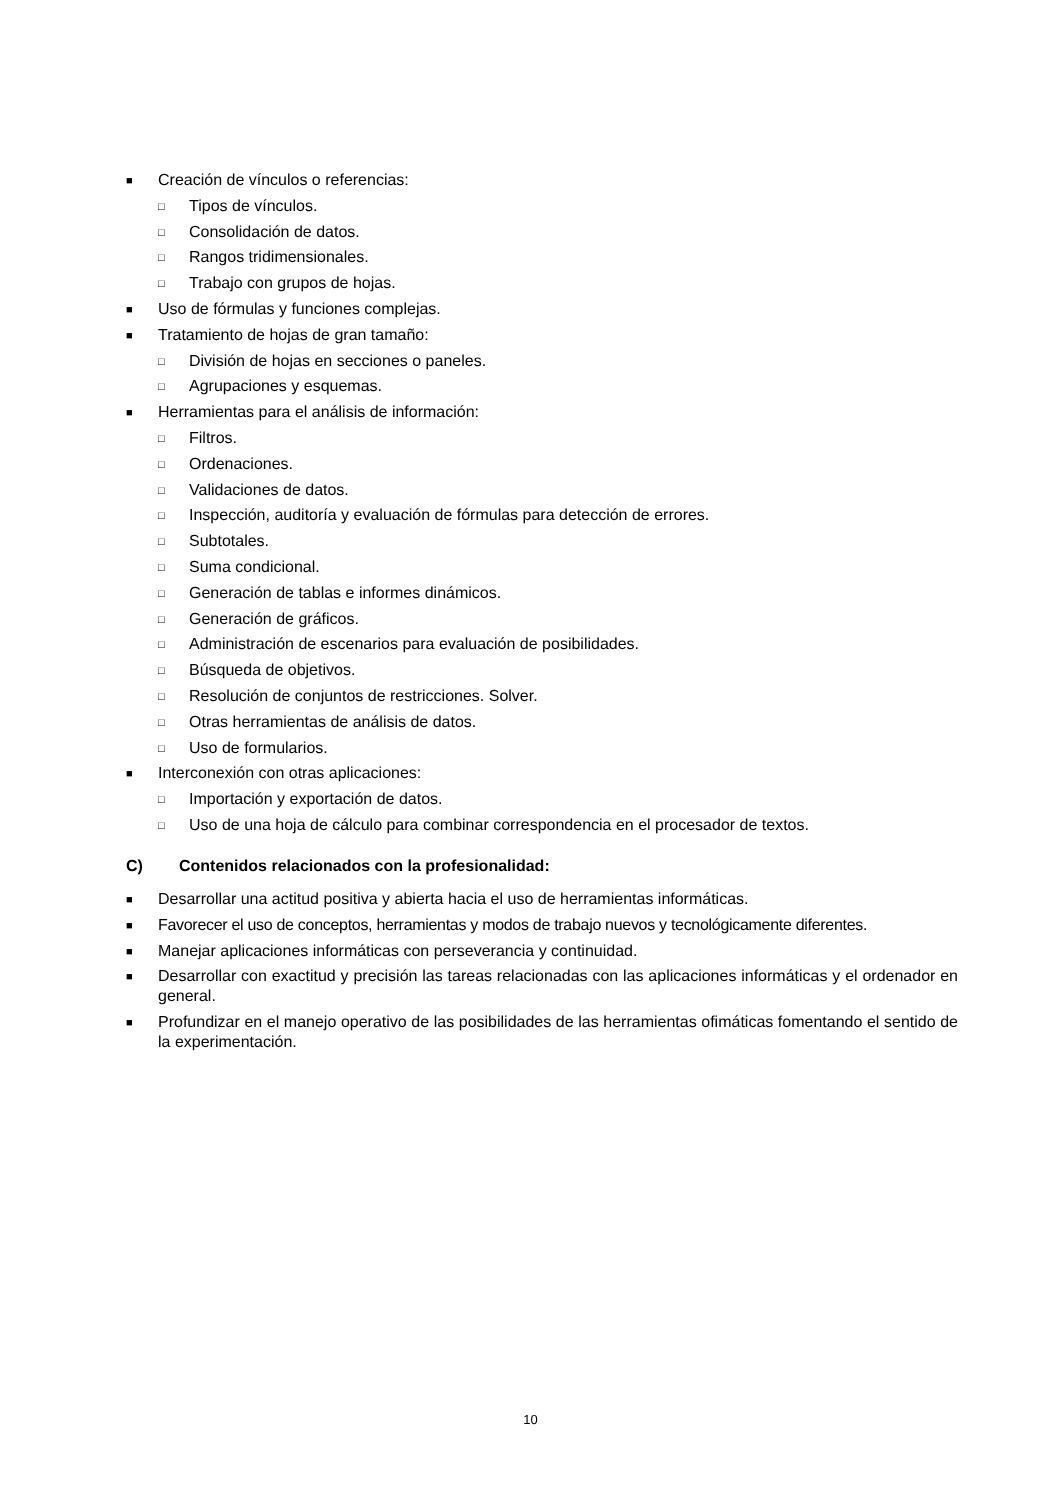■ Creación de vínculos o referencias:
□ Tipos de vínculos.
□ Consolidación de datos.
□ Rangos tridimensionales.
□ Trabajo con grupos de hojas.
■ Uso de fórmulas y funciones complejas.
■ Tratamiento de hojas de gran tamaño:
□ División de hojas en secciones o paneles.
□ Agrupaciones y esquemas.
■ Herramientas para el análisis de información:
□ Filtros.
□ Ordenaciones.
□ Validaciones de datos.
□ Inspección, auditoría y evaluación de fórmulas para detección de errores.
□ Subtotales.
□ Suma condicional.
□ Generación de tablas e informes dinámicos.
□ Generación de gráficos.
□ Administración de escenarios para evaluación de posibilidades.
□ Búsqueda de objetivos.
□ Resolución de conjuntos de restricciones. Solver.
□ Otras herramientas de análisis de datos.
□ Uso de formularios.
■ Interconexión con otras aplicaciones:
□ Importación y exportación de datos.
□ Uso de una hoja de cálculo para combinar correspondencia en el procesador de textos.
C) Contenidos relacionados con la profesionalidad:
■ Desarrollar una actitud positiva y abierta hacia el uso de herramientas informáticas.
■ Favorecer el uso de conceptos, herramientas y modos de trabajo nuevos y tecnológicamente diferentes.
■ Manejar aplicaciones informáticas con perseverancia y continuidad.
■ Desarrollar con exactitud y precisión las tareas relacionadas con las aplicaciones informáticas y el ordenador en general.
■ Profundizar en el manejo operativo de las posibilidades de las herramientas ofimáticas fomentando el sentido de la experimentación.
10